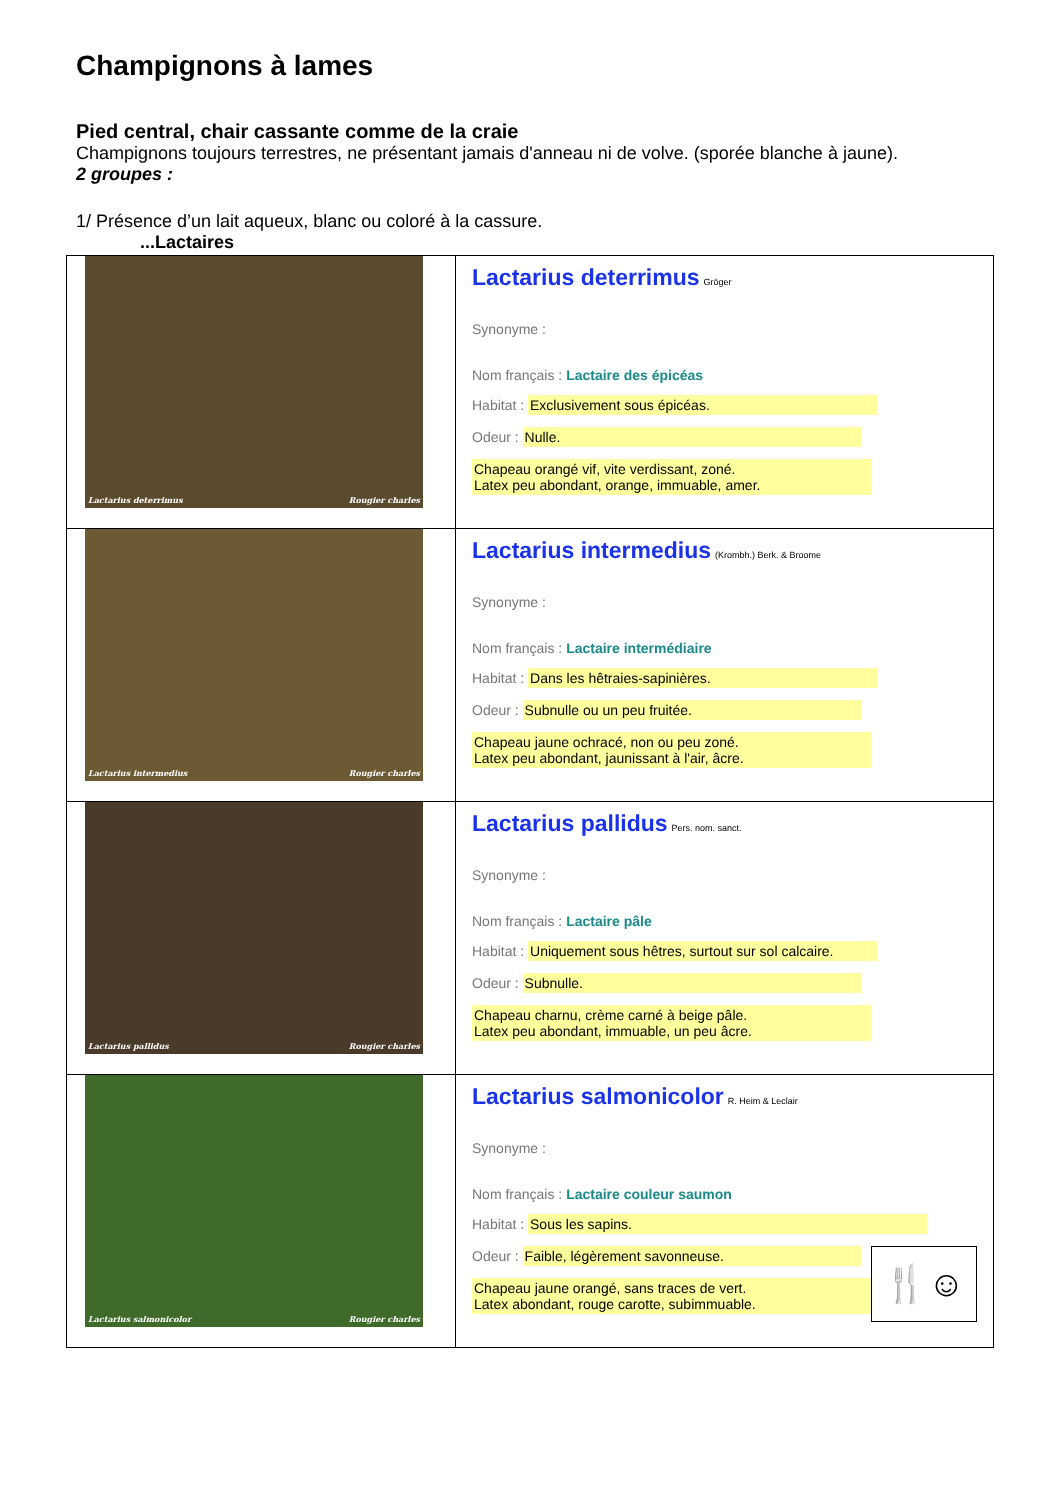Champignons à lames
Pied central, chair cassante comme de la craie
Champignons toujours terrestres, ne présentant jamais d'anneau ni de volve. (sporée blanche à jaune).
2 groupes :
1/ Présence d’un lait aqueux, blanc ou coloré à la cassure.
...Lactaires
| Lactarius deterrimus Rougier charles | Lactarius deterrimus Gröger Synonyme : Nom français : Lactaire des épicéas Habitat : Exclusivement sous épicéas. Odeur : Nulle. Chapeau orangé vif, vite verdissant, zoné. Latex peu abondant, orange, immuable, amer. |
| Lactarius intermedius Rougier charles | Lactarius intermedius (Krombh.) Berk. & Broome Synonyme : Nom français : Lactaire intermédiaire Habitat : Dans les hêtraies-sapinières. Odeur : Subnulle ou un peu fruitée. Chapeau jaune ochracé, non ou peu zoné. Latex peu abondant, jaunissant à l'air, âcre. |
| Lactarius pallidus Rougier charles | Lactarius pallidus Pers. nom. sanct. Synonyme : Nom français : Lactaire pâle Habitat : Uniquement sous hêtres, surtout sur sol calcaire. Odeur : Subnulle. Chapeau charnu, crème carné à beige pâle. Latex peu abondant, immuable, un peu âcre. |
| Lactarius salmonicolor Rougier charles | Lactarius salmonicolor R. Heim & Leclair Synonyme : Nom français : Lactaire couleur saumon Habitat : Sous les sapins. Odeur : Faible, légèrement savonneuse. Chapeau jaune orangé, sans traces de vert. Latex abondant, rouge carotte, subimmuable. 🍴☺ |